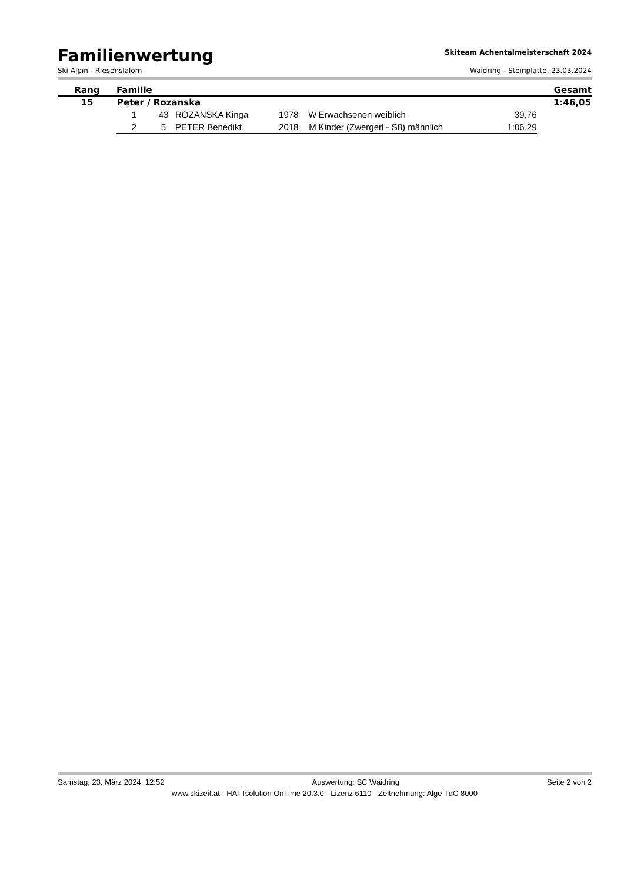Familienwertung
Skiteam Achentalmeisterschaft 2024
Ski Alpin - Riesenslalom Waidring - Steinplatte, 23.03.2024
| Rang | Familie | | | | | | | Gesamt |
| --- | --- | --- | --- | --- | --- | --- | --- | --- |
| 15 | Peter / Rozanska | | | | | | | 1:46,05 |
| | 1 | 43 | ROZANSKA Kinga | 1978 | W | Erwachsenen weiblich | 39,76 | |
| | 2 | 5 | PETER Benedikt | 2018 | M | Kinder (Zwergerl - S8) männlich | 1:06,29 | |
Samstag, 23. März 2024, 12:52 Auswertung: SC Waidring Seite 2 von 2
www.skizeit.at - HATTsolution OnTime 20.3.0 - Lizenz 6110 - Zeitnehmung: Alge TdC 8000